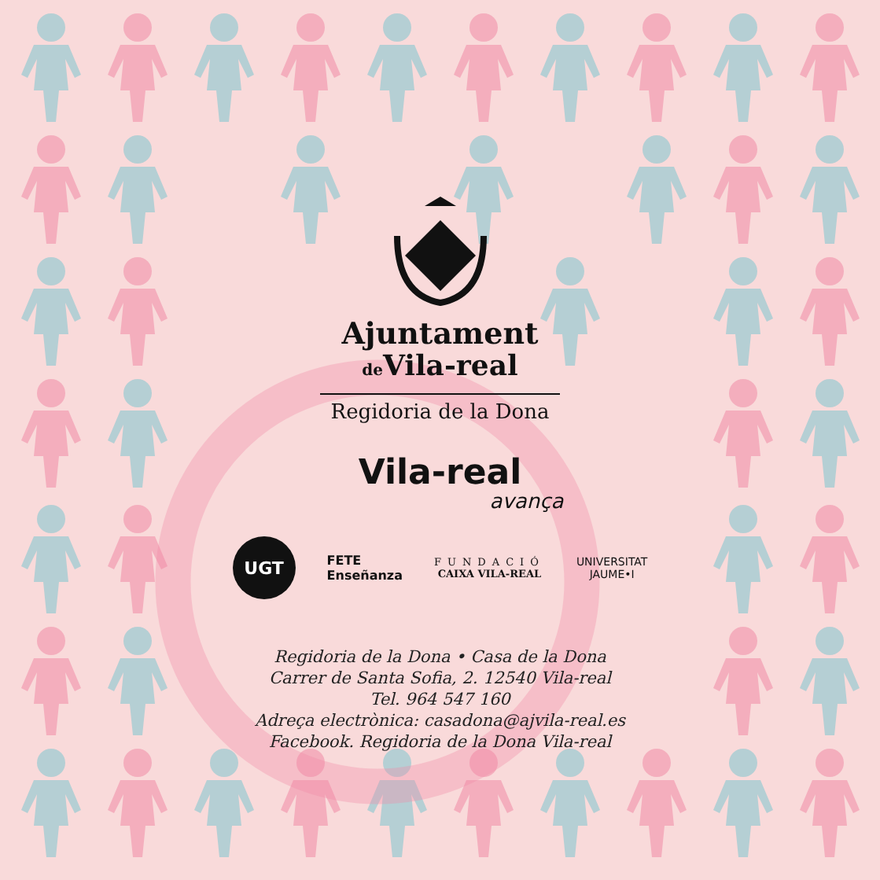Ajuntament
de Vila-real
Regidoria de la Dona
Vila-real
avança
UGT
FETE
Enseñanza
FUNDACIÓ
CAIXA VILA-REAL
UNIVERSITAT
JAUME•I
Regidoria de la Dona • Casa de la Dona
Carrer de Santa Sofia, 2. 12540 Vila-real
Tel. 964 547 160
Adreça electrònica: casadona@ajvila-real.es
Facebook. Regidoria de la Dona Vila-real